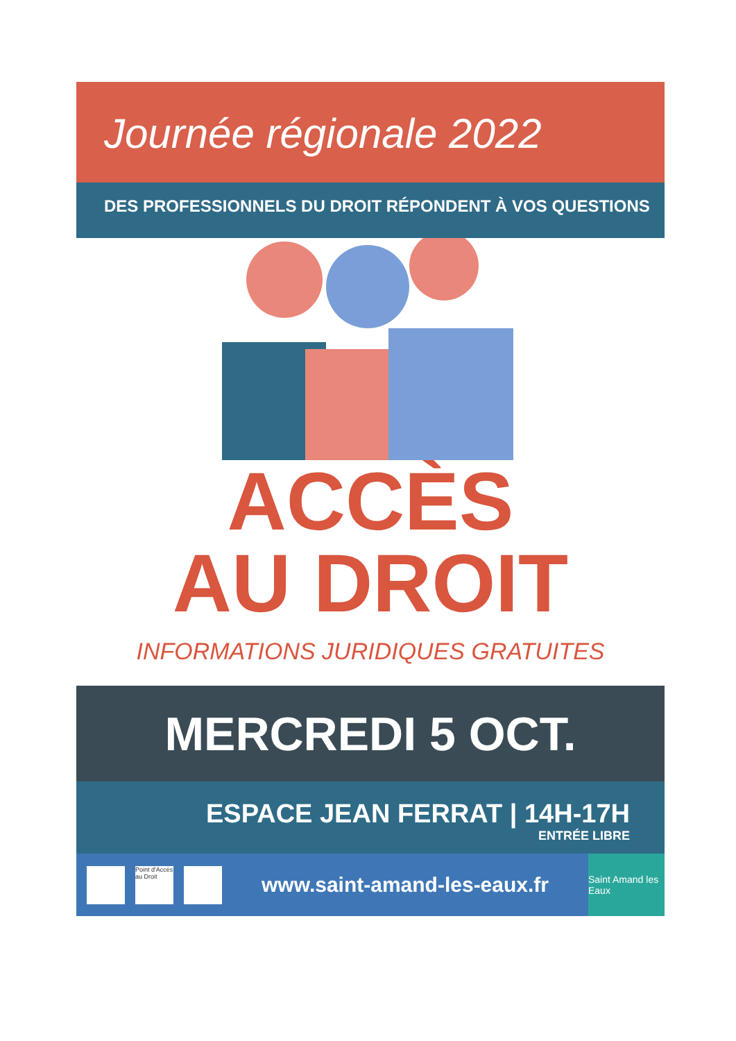Journée régionale 2022
DES PROFESSIONNELS DU DROIT RÉPONDENT À VOS QUESTIONS
ACCÈS
AU DROIT
INFORMATIONS JURIDIQUES GRATUITES
MERCREDI 5 OCT.
ESPACE JEAN FERRAT | 14H-17H
ENTRÉE LIBRE
Point d'Accès au Droit
www.saint-amand-les-eaux.fr
Saint Amand les Eaux